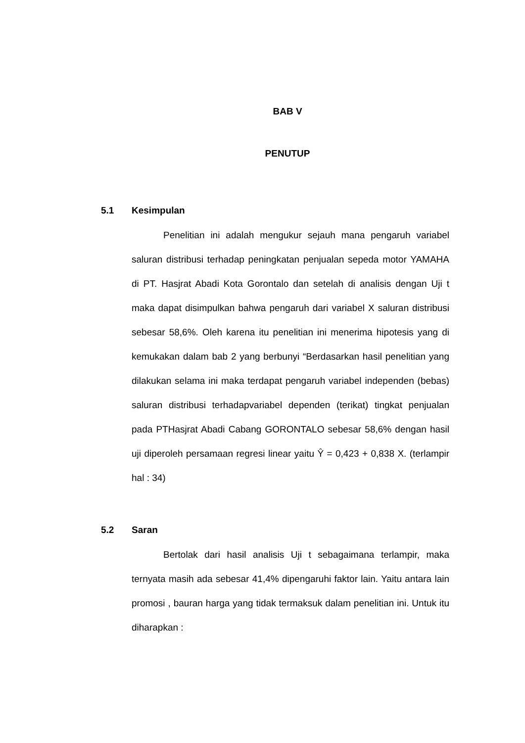BAB V
PENUTUP
5.1 Kesimpulan
Penelitian ini adalah mengukur sejauh mana pengaruh variabel saluran distribusi terhadap peningkatan penjualan sepeda motor YAMAHA di PT. Hasjrat Abadi Kota Gorontalo dan setelah di analisis dengan Uji t maka dapat disimpulkan bahwa pengaruh dari variabel X saluran distribusi sebesar 58,6%. Oleh karena itu penelitian ini menerima hipotesis yang di kemukakan dalam bab 2 yang berbunyi “Berdasarkan hasil penelitian yang dilakukan selama ini maka terdapat pengaruh variabel independen (bebas) saluran distribusi terhadapvariabel dependen (terikat) tingkat penjualan pada PTHasjrat Abadi Cabang GORONTALO sebesar 58,6% dengan hasil uji diperoleh persamaan regresi linear yaitu Ŷ = 0,423 + 0,838 X. (terlampir hal : 34)
5.2 Saran
Bertolak dari hasil analisis Uji t sebagaimana terlampir, maka ternyata masih ada sebesar 41,4% dipengaruhi faktor lain. Yaitu antara lain promosi , bauran harga yang tidak termaksuk dalam penelitian ini. Untuk itu diharapkan :